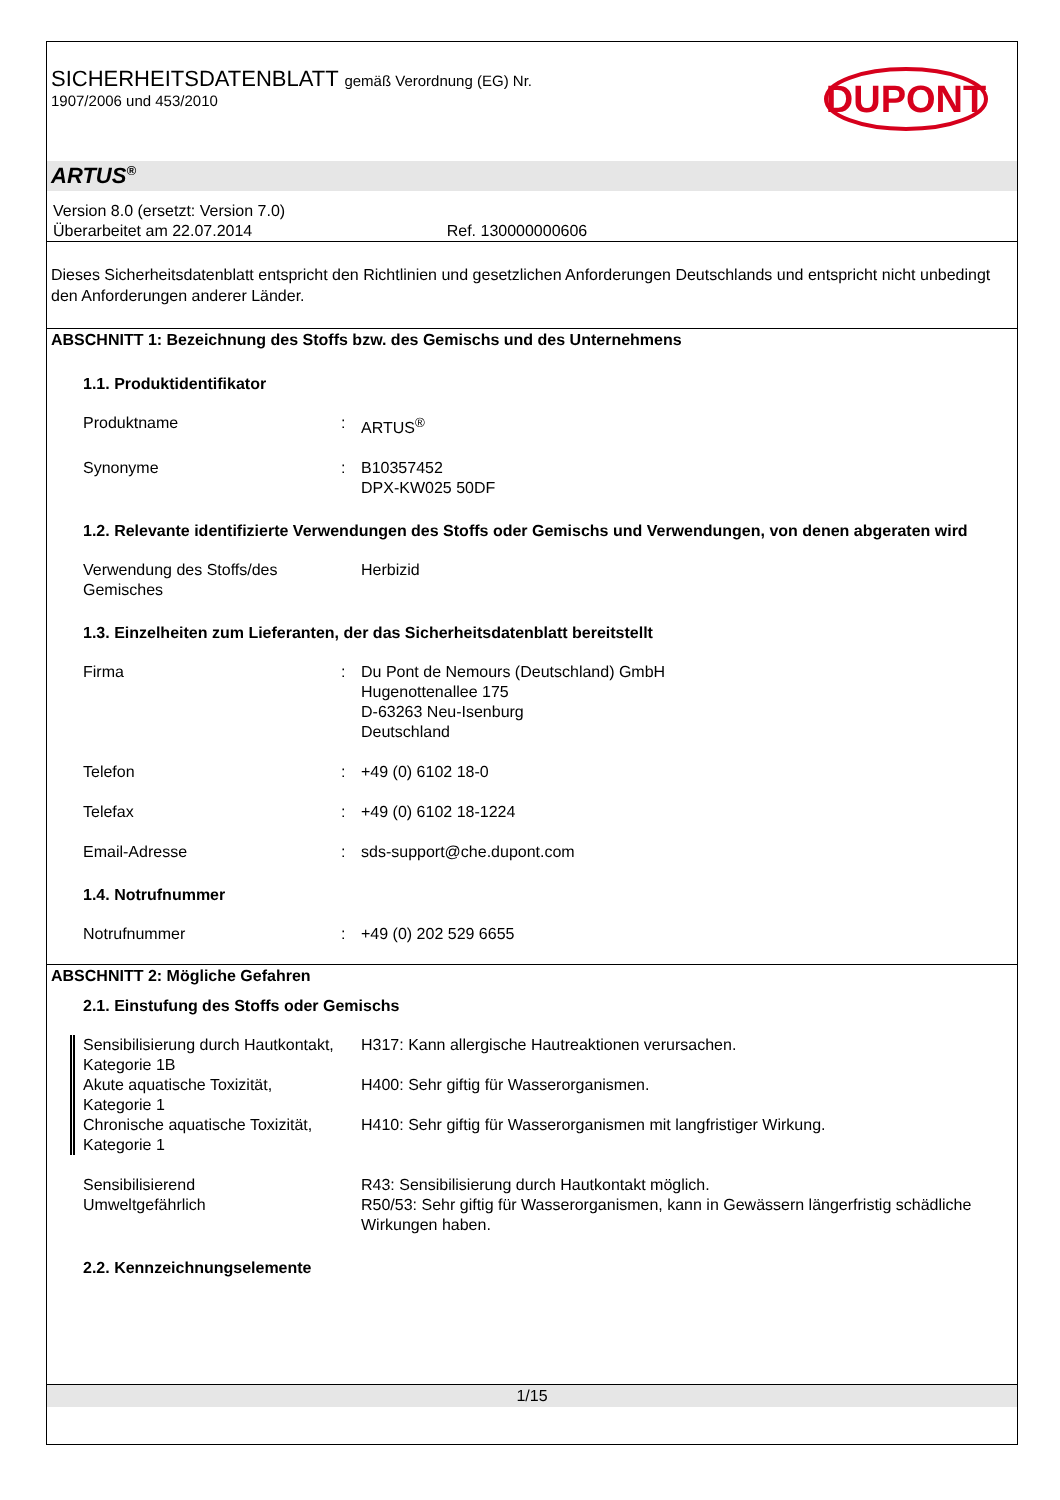SICHERHEITSDATENBLATT gemäß Verordnung (EG) Nr.
1907/2006 und 453/2010
DUPONT
ARTUS<sup>®</sup>
Version 8.0 (ersetzt: Version 7.0)
Überarbeitet am 22.07.2014 Ref. 130000000606
Dieses Sicherheitsdatenblatt entspricht den Richtlinien und gesetzlichen Anforderungen Deutschlands und entspricht nicht unbedingt den Anforderungen anderer Länder.
ABSCHNITT 1: Bezeichnung des Stoffs bzw. des Gemischs und des Unternehmens
1.1. Produktidentifikator
Produktname : ARTUS<sup>®</sup>
Synonyme : B10357452
DPX-KW025 50DF
1.2. Relevante identifizierte Verwendungen des Stoffs oder Gemischs und Verwendungen, von denen abgeraten wird
Verwendung des Stoffs/des Gemisches
Herbizid
1.3. Einzelheiten zum Lieferanten, der das Sicherheitsdatenblatt bereitstellt
Firma : Du Pont de Nemours (Deutschland) GmbH
Hugenottenallee 175
D-63263 Neu-Isenburg
Deutschland
Telefon : +49 (0) 6102 18-0
Telefax : +49 (0) 6102 18-1224
Email-Adresse : sds-support@che.dupont.com
1.4. Notrufnummer
Notrufnummer : +49 (0) 202 529 6655
ABSCHNITT 2: Mögliche Gefahren
2.1. Einstufung des Stoffs oder Gemischs
Sensibilisierung durch Hautkontakt, Kategorie 1B
H317: Kann allergische Hautreaktionen verursachen.
Akute aquatische Toxizität, Kategorie 1
H400: Sehr giftig für Wasserorganismen.
Chronische aquatische Toxizität, Kategorie 1
H410: Sehr giftig für Wasserorganismen mit langfristiger Wirkung.
Sensibilisierend
Umweltgefährlich
R43: Sensibilisierung durch Hautkontakt möglich.
R50/53: Sehr giftig für Wasserorganismen, kann in Gewässern längerfristig schädliche Wirkungen haben.
2.2. Kennzeichnungselemente
1/15